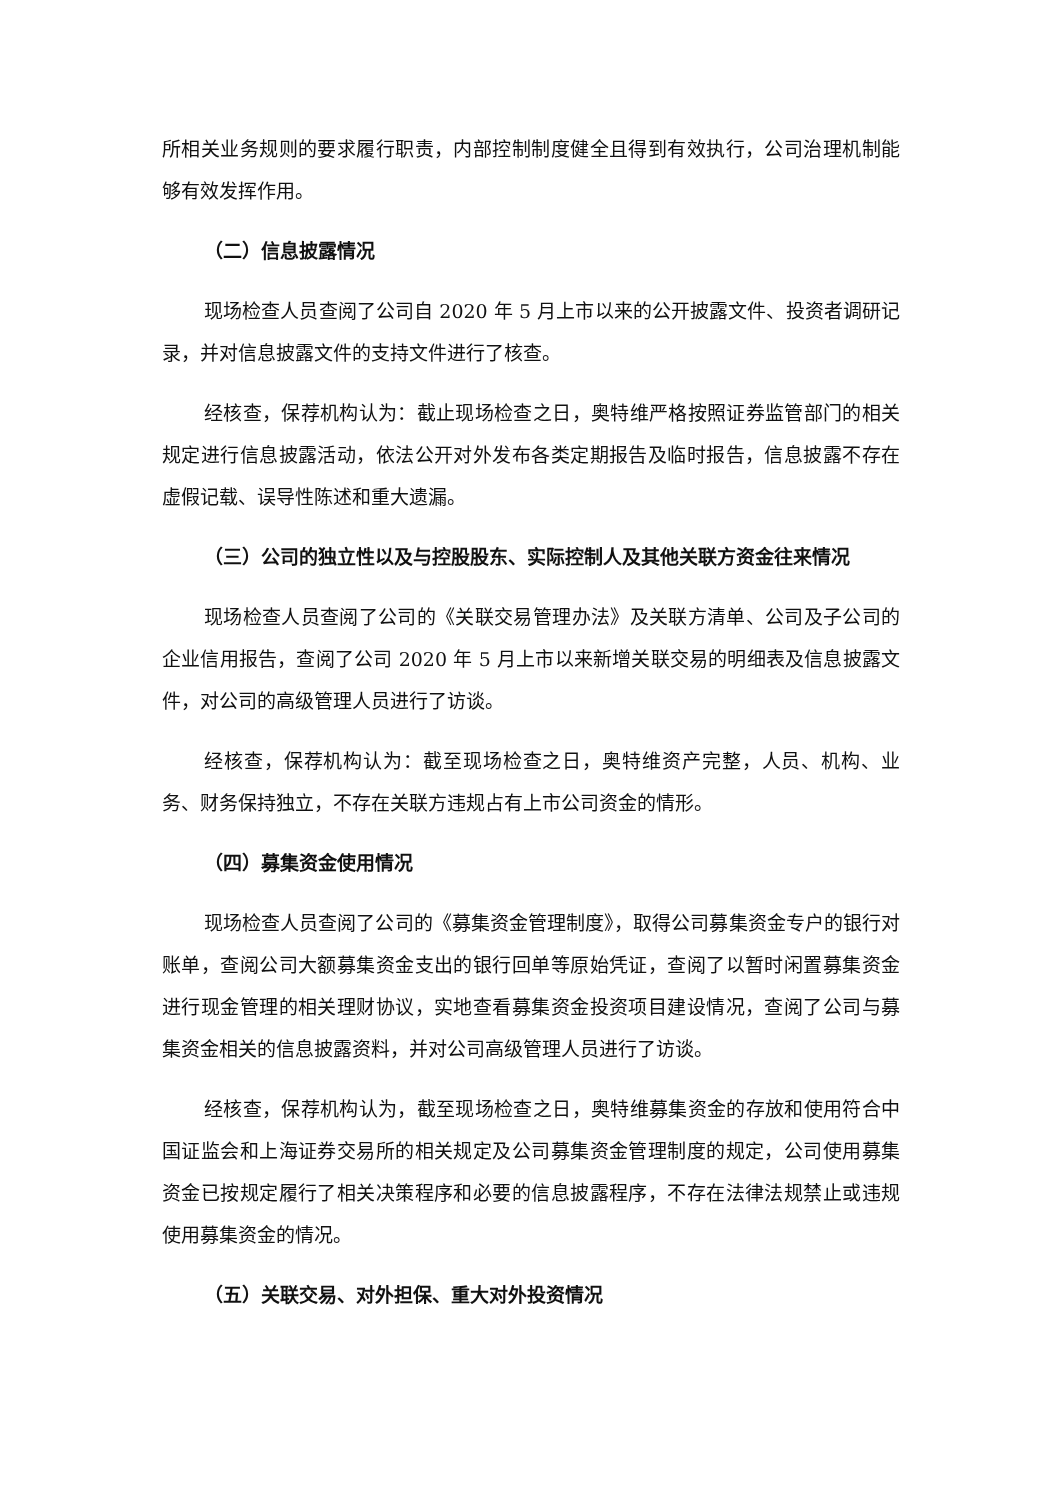所相关业务规则的要求履行职责，内部控制制度健全且得到有效执行，公司治理机制能够有效发挥作用。
（二）信息披露情况
现场检查人员查阅了公司自 2020 年 5 月上市以来的公开披露文件、投资者调研记录，并对信息披露文件的支持文件进行了核查。
经核查，保荐机构认为：截止现场检查之日，奥特维严格按照证券监管部门的相关规定进行信息披露活动，依法公开对外发布各类定期报告及临时报告，信息披露不存在虚假记载、误导性陈述和重大遗漏。
（三）公司的独立性以及与控股股东、实际控制人及其他关联方资金往来情况
现场检查人员查阅了公司的《关联交易管理办法》及关联方清单、公司及子公司的企业信用报告，查阅了公司 2020 年 5 月上市以来新增关联交易的明细表及信息披露文件，对公司的高级管理人员进行了访谈。
经核查，保荐机构认为：截至现场检查之日，奥特维资产完整，人员、机构、业务、财务保持独立，不存在关联方违规占有上市公司资金的情形。
（四）募集资金使用情况
现场检查人员查阅了公司的《募集资金管理制度》，取得公司募集资金专户的银行对账单，查阅公司大额募集资金支出的银行回单等原始凭证，查阅了以暂时闲置募集资金进行现金管理的相关理财协议，实地查看募集资金投资项目建设情况，查阅了公司与募集资金相关的信息披露资料，并对公司高级管理人员进行了访谈。
经核查，保荐机构认为，截至现场检查之日，奥特维募集资金的存放和使用符合中国证监会和上海证券交易所的相关规定及公司募集资金管理制度的规定，公司使用募集资金已按规定履行了相关决策程序和必要的信息披露程序，不存在法律法规禁止或违规使用募集资金的情况。
（五）关联交易、对外担保、重大对外投资情况